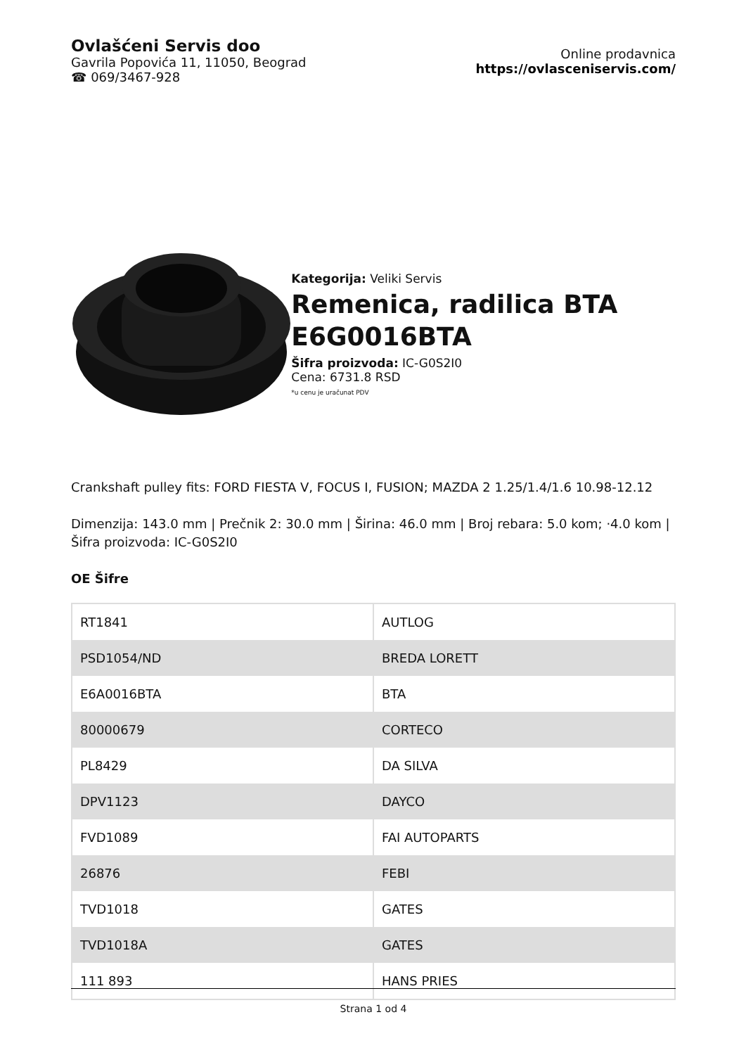Ovlašćeni Servis doo
Gavrila Popovića 11, 11050, Beograd
☎ 069/3467-928
Online prodavnica
https://ovlasceniservis.com/
Kategorija: Veliki Servis
Remenica, radilica BTA E6G0016BTA
Šifra proizvoda: IC-G0S2I0
Cena: 6731.8 RSD
*u cenu je uračunat PDV
Crankshaft pulley fits: FORD FIESTA V, FOCUS I, FUSION; MAZDA 2 1.25/1.4/1.6 10.98-12.12
Dimenzija: 143.0 mm | Prečnik 2: 30.0 mm | Širina: 46.0 mm | Broj rebara: 5.0 kom; ·4.0 kom | Šifra proizvoda: IC-G0S2I0
OE Šifre
| RT1841 | AUTLOG |
| PSD1054/ND | BREDA LORETT |
| E6A0016BTA | BTA |
| 80000679 | CORTECO |
| PL8429 | DA SILVA |
| DPV1123 | DAYCO |
| FVD1089 | FAI AUTOPARTS |
| 26876 | FEBI |
| TVD1018 | GATES |
| TVD1018A | GATES |
| 111 893 | HANS PRIES |
Strana 1 od 4